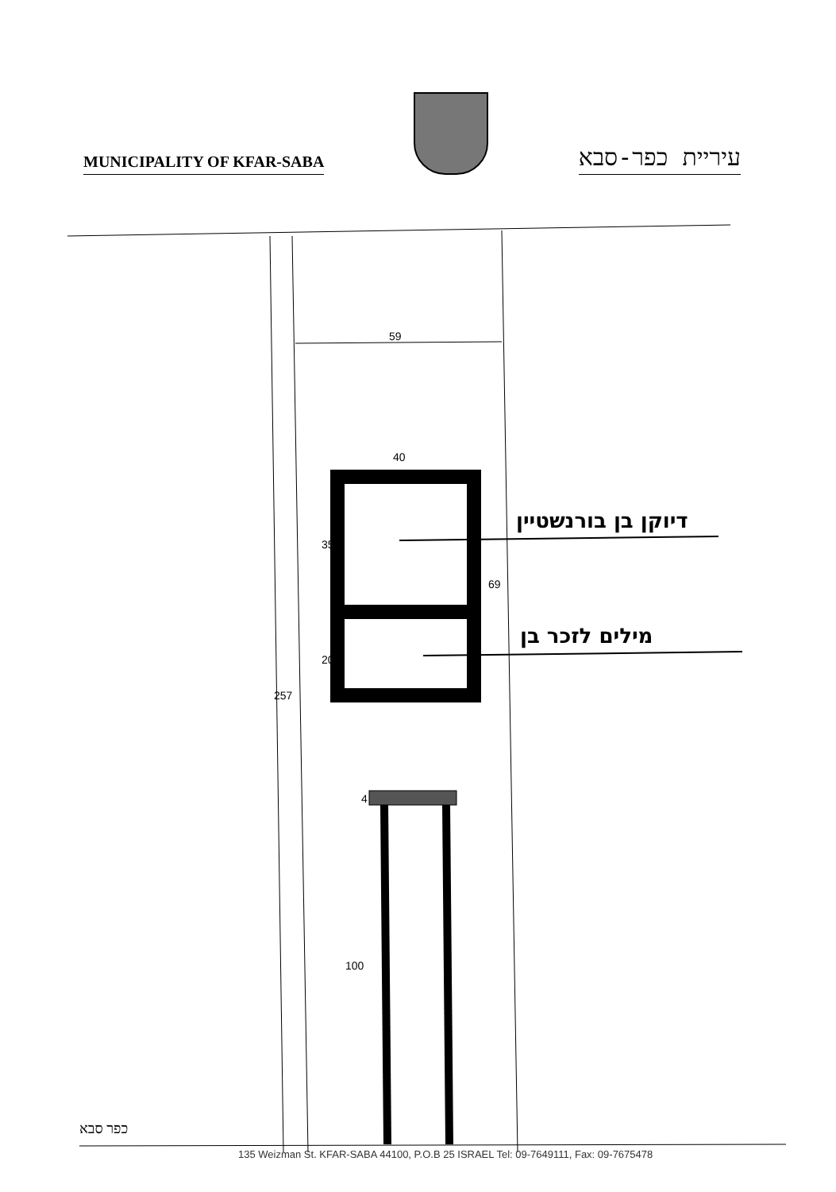MUNICIPALITY OF KFAR-SABA
עיריית כפר-סבא
59
40
35
20
69
257
4
100
דיוקן בן בורנשטיין
מילים לזכר בן
כפר סבא
135 Weizman St. KFAR-SABA 44100, P.O.B 25 ISRAEL Tel: 09-7649111, Fax: 09-7675478